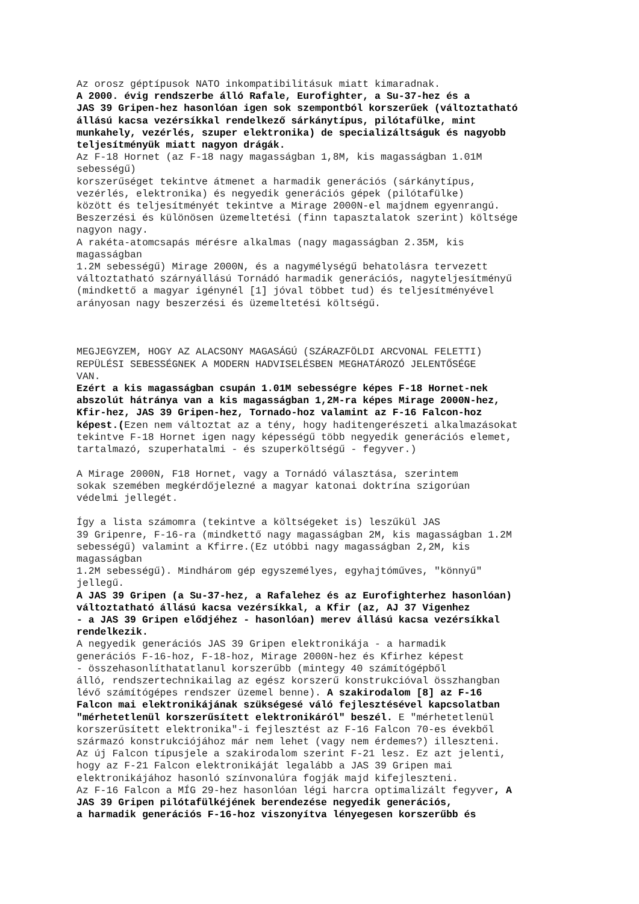Az orosz géptípusok NATO inkompatibilitásuk miatt kimaradnak. A 2000. évig rendszerbe álló Rafale, Eurofighter, a Su-37-hez és a JAS 39 Gripen-hez hasonlóan igen sok szempontból korszerűek (változtatható állású kacsa vezérsíkkal rendelkező sárkánytípus, pilótafülke, mint munkahely, vezérlés, szuper elektronika) de specializáltságuk és nagyobb teljesítményük miatt nagyon drágák. Az F-18 Hornet (az F-18 nagy magasságban 1,8M, kis magasságban 1.01M sebességű) korszerűséget tekintve átmenet a harmadik generációs (sárkánytípus, vezérlés, elektronika) és negyedik generációs gépek (pilótafülke) között és teljesítményét tekintve a Mirage 2000N-el majdnem egyenrangú. Beszerzési és különösen üzemeltetési (finn tapasztalatok szerint) költsége nagyon nagy. A rakéta-atomcsapás mérésre alkalmas (nagy magasságban 2.35M, kis magasságban 1.2M sebességű) Mirage 2000N, és a nagymélységű behatolásra tervezett változtatható szárnyállású Tornádó harmadik generációs, nagyteljesítményű (mindkettő a magyar igénynél [1] jóval többet tud) és teljesítményével arányosan nagy beszerzési és üzemeltetési költségű. MEGJEGYZEM, HOGY AZ ALACSONY MAGASÁGÚ (SZÁRAZFÖLDI ARCVONAL FELETTI) REPÜLÉSI SEBESSÉGNEK A MODERN HADVISELÉSBEN MEGHATÁROZÓ JELENTŐSÉGE VAN. Ezért a kis magasságban csupán 1.01M sebességre képes F-18 Hornet-nek abszolút hátránya van a kis magasságban 1,2M-ra képes Mirage 2000N-hez, Kfir-hez, JAS 39 Gripen-hez, Tornado-hoz valamint az F-16 Falcon-hoz képest.(Ezen nem változtat az a tény, hogy haditengerészeti alkalmazásokat tekintve F-18 Hornet igen nagy képességű több negyedik generációs elemet, tartalmazó, szuperhatalmi - és szuperköltségű - fegyver.) A Mirage 2000N, F18 Hornet, vagy a Tornádó választása, szerintem sokak szemében megkérdőjelezné a magyar katonai doktrína szigorúan védelmi jellegét. Így a lista számomra (tekintve a költségeket is) leszűkül JAS 39 Gripenre, F-16-ra (mindkettő nagy magasságban 2M, kis magasságban 1.2M sebességű) valamint a Kfirre.(Ez utóbbi nagy magasságban 2,2M, kis magasságban 1.2M sebességű). Mindhárom gép egyszemélyes, egyhajtóműves, "könnyű" jellegű. A JAS 39 Gripen (a Su-37-hez, a Rafalehez és az Eurofighterhez hasonlóan) változtatható állású kacsa vezérsíkkal, a Kfir (az, AJ 37 Vigenhez - a JAS 39 Gripen elődjéhez - hasonlóan) merev állású kacsa vezérsíkkal rendelkezik. A negyedik generációs JAS 39 Gripen elektronikája - a harmadik generációs F-16-hoz, F-18-hoz, Mirage 2000N-hez és Kfirhez képest - összehasonlíthatatlanul korszerűbb (mintegy 40 számítógépből álló, rendszertechnikailag az egész korszerű konstrukcióval összhangban lévő számítógépes rendszer üzemel benne). A szakirodalom [8] az F-16 Falcon mai elektronikájának szükségesé váló fejlesztésével kapcsolatban "mérhetetlenül korszerűsített elektronikáról" beszél. E "mérhetetlenül korszerűsített elektronika"-i fejlesztést az F-16 Falcon 70-es évekből származó konstrukciójához már nem lehet (vagy nem érdemes?) illeszteni. Az új Falcon típusjele a szakirodalom szerint F-21 lesz. Ez azt jelenti, hogy az F-21 Falcon elektronikáját legalább a JAS 39 Gripen mai elektronikájához hasonló színvonalúra fogják majd kifejleszteni. Az F-16 Falcon a MÍG 29-hez hasonlóan légi harcra optimalizált fegyver, A JAS 39 Gripen pilótafülkéjének berendezése negyedik generációs, a harmadik generációs F-16-hoz viszonyítva lényegesen korszerűbb és